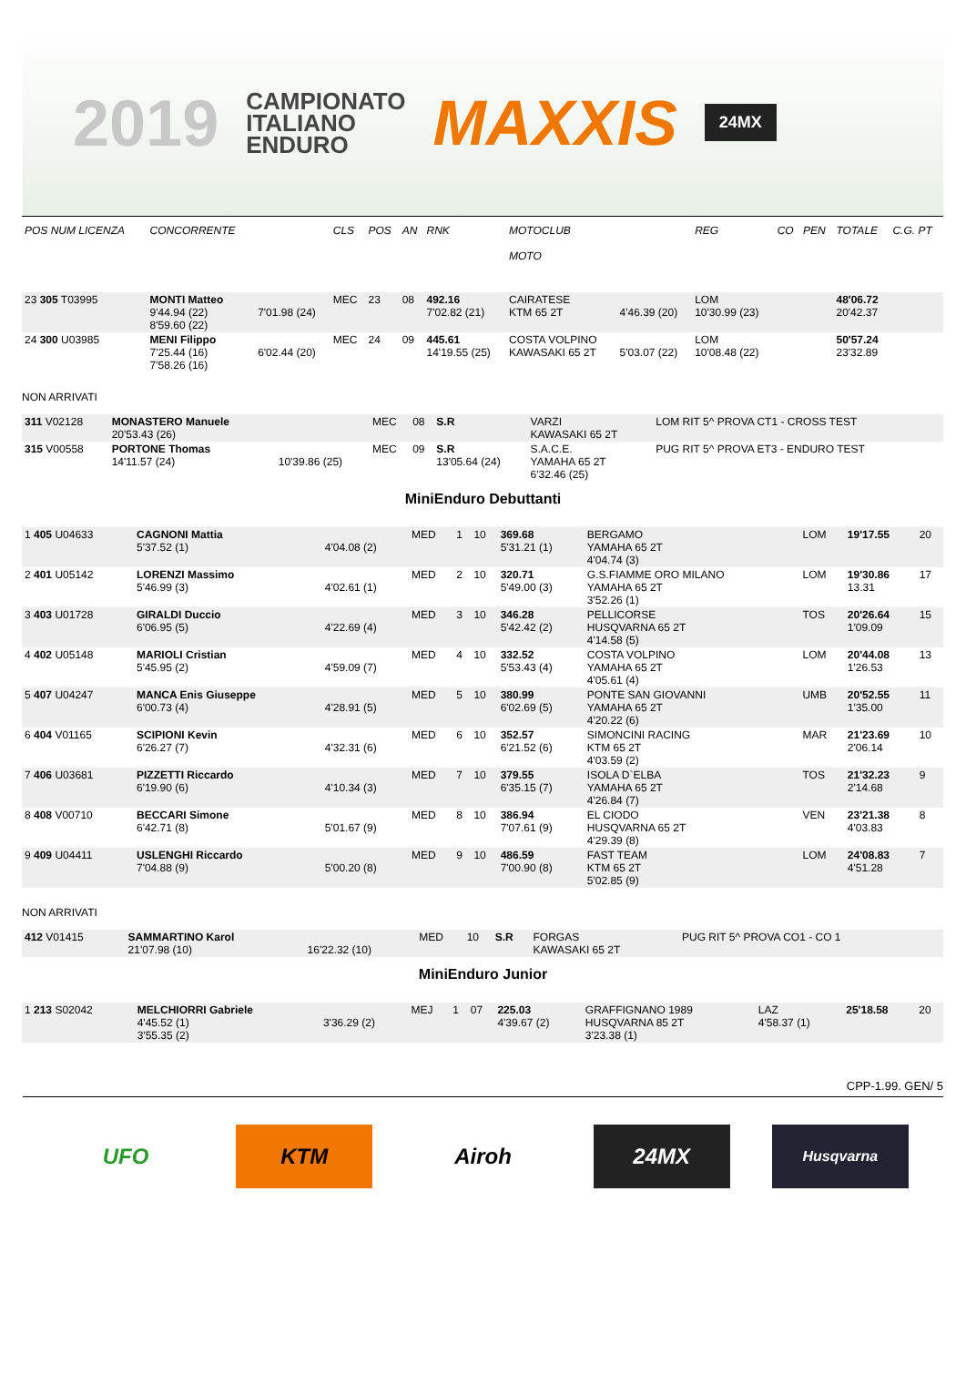2019
CAMPIONATO
ITALIANO
ENDURO
MAXXIS
24MX
| POS NUM LICENZA | CONCORRENTE | | CLS | POS | AN | RNK | MOTOCLUB MOTO | | REG | CO | PEN | TOTALE | C.G. PT |
| --- | --- | --- | --- | --- | --- | --- | --- | --- | --- | --- | --- | --- | --- |
| 23 305 T03995 | MONTI Matteo 9'44.94 (22) 8'59.60 (22) | 7'01.98 (24) | MEC | 23 | 08 | 492.16 7'02.82 (21) | CAIRATESE KTM 65 2T | 4'46.39 (20) | LOM 10'30.99 (23) | | | 48'06.72 20'42.37 | |
| 24 300 U03985 | MENI Filippo 7'25.44 (16) 7'58.26 (16) | 6'02.44 (20) | MEC | 24 | 09 | 445.61 14'19.55 (25) | COSTA VOLPINO KAWASAKI 65 2T | 5'03.07 (22) | LOM 10'08.48 (22) | | | 50'57.24 23'32.89 | |
NON ARRIVATI
| 311 V02128 | MONASTERO Manuele 20'53.43 (26) | | MEC | 08 | S.R | VARZI KAWASAKI 65 2T | LOM RIT 5^ PROVA CT1 - CROSS TEST |
| 315 V00558 | PORTONE Thomas 14'11.57 (24) | 10'39.86 (25) | MEC | 09 | S.R 13'05.64 (24) | S.A.C.E. YAMAHA 65 2T 6'32.46 (25) | PUG RIT 5^ PROVA ET3 - ENDURO TEST |
MiniEnduro Debuttanti
| 1 405 U04633 | CAGNONI Mattia 5'37.52 (1) | 4'04.08 (2) | MED | 1 | 10 | 369.68 5'31.21 (1) | BERGAMO YAMAHA 65 2T 4'04.74 (3) | LOM | 19'17.55 | 20 |
| 2 401 U05142 | LORENZI Massimo 5'46.99 (3) | 4'02.61 (1) | MED | 2 | 10 | 320.71 5'49.00 (3) | G.S.FIAMME ORO MILANO YAMAHA 65 2T 3'52.26 (1) | LOM | 19'30.86 13.31 | 17 |
| 3 403 U01728 | GIRALDI Duccio 6'06.95 (5) | 4'22.69 (4) | MED | 3 | 10 | 346.28 5'42.42 (2) | PELLICORSE HUSQVARNA 65 2T 4'14.58 (5) | TOS | 20'26.64 1'09.09 | 15 |
| 4 402 U05148 | MARIOLI Cristian 5'45.95 (2) | 4'59.09 (7) | MED | 4 | 10 | 332.52 5'53.43 (4) | COSTA VOLPINO YAMAHA 65 2T 4'05.61 (4) | LOM | 20'44.08 1'26.53 | 13 |
| 5 407 U04247 | MANCA Enis Giuseppe 6'00.73 (4) | 4'28.91 (5) | MED | 5 | 10 | 380.99 6'02.69 (5) | PONTE SAN GIOVANNI YAMAHA 65 2T 4'20.22 (6) | UMB | 20'52.55 1'35.00 | 11 |
| 6 404 V01165 | SCIPIONI Kevin 6'26.27 (7) | 4'32.31 (6) | MED | 6 | 10 | 352.57 6'21.52 (6) | SIMONCINI RACING KTM 65 2T 4'03.59 (2) | MAR | 21'23.69 2'06.14 | 10 |
| 7 406 U03681 | PIZZETTI Riccardo 6'19.90 (6) | 4'10.34 (3) | MED | 7 | 10 | 379.55 6'35.15 (7) | ISOLA D`ELBA YAMAHA 65 2T 4'26.84 (7) | TOS | 21'32.23 2'14.68 | 9 |
| 8 408 V00710 | BECCARI Simone 6'42.71 (8) | 5'01.67 (9) | MED | 8 | 10 | 386.94 7'07.61 (9) | EL CIODO HUSQVARNA 65 2T 4'29.39 (8) | VEN | 23'21.38 4'03.83 | 8 |
| 9 409 U04411 | USLENGHI Riccardo 7'04.88 (9) | 5'00.20 (8) | MED | 9 | 10 | 486.59 7'00.90 (8) | FAST TEAM KTM 65 2T 5'02.85 (9) | LOM | 24'08.83 4'51.28 | 7 |
NON ARRIVATI
| 412 V01415 | SAMMARTINO Karol 21'07.98 (10) | 16'22.32 (10) | MED | 10 | S.R | FORGAS KAWASAKI 65 2T | PUG RIT 5^ PROVA CO1 - CO 1 |
MiniEnduro Junior
| 1 213 S02042 | MELCHIORRI Gabriele 4'45.52 (1) 3'55.35 (2) | 3'36.29 (2) | MEJ | 1 | 07 | 225.03 4'39.67 (2) | GRAFFIGNANO 1989 HUSQVARNA 85 2T 3'23.38 (1) | LAZ 4'58.37 (1) | 25'18.58 | 20 |
CPP-1.99. GEN/ 5
UFO KTM Airoh 24MX
Husqvarna